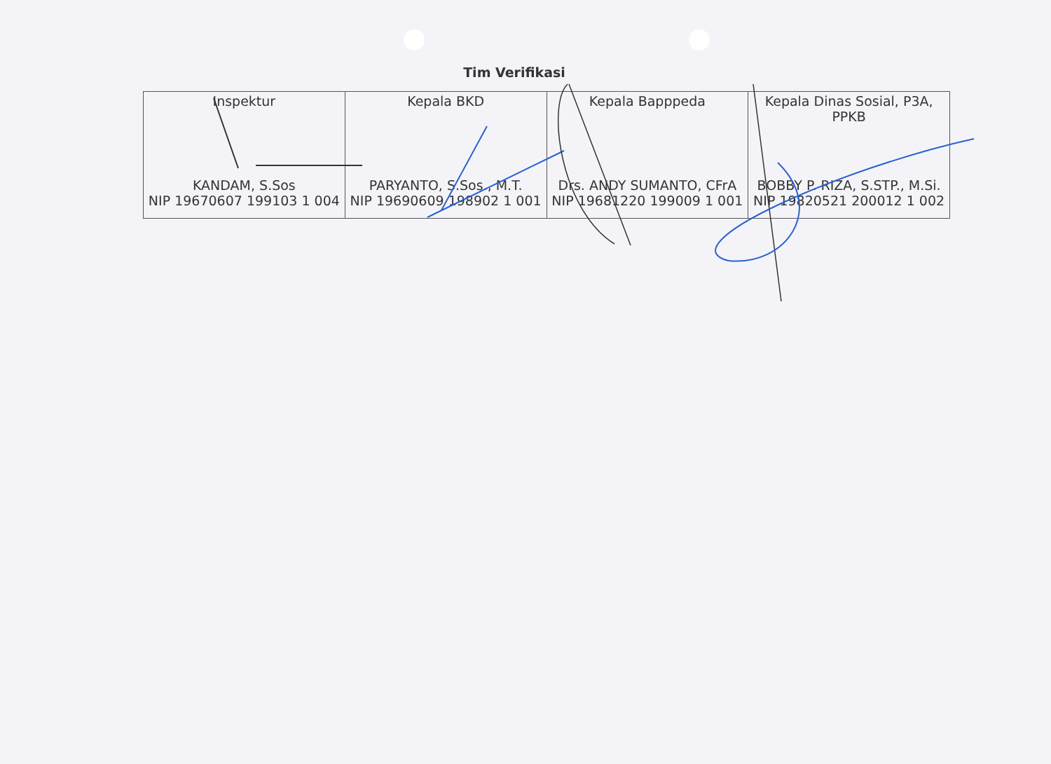Tim Verifikasi
| Inspektur KANDAM, S.Sos NIP 19670607 199103 1 004 | Kepala BKD PARYANTO, S.Sos., M.T. NIP 19690609 198902 1 001 | Kepala Bapppeda Drs. ANDY SUMANTO, CFrA NIP 19681220 199009 1 001 | Kepala Dinas Sosial, P3A, PPKB BOBBY P. RIZA, S.STP., M.Si. NIP 19820521 200012 1 002 |